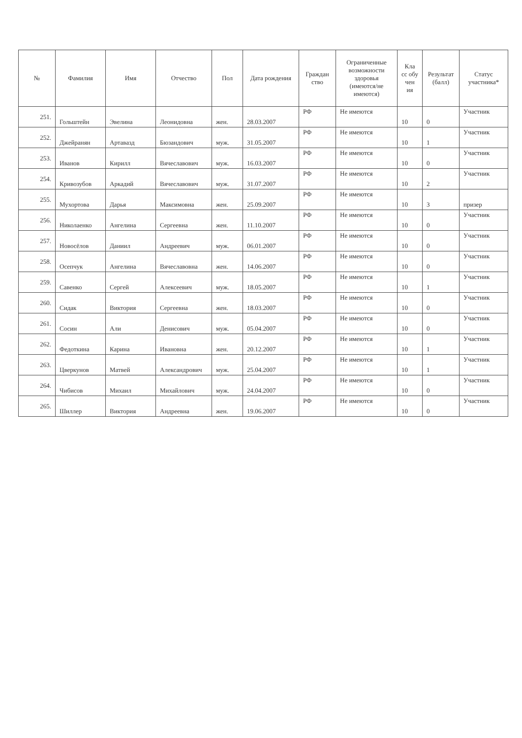| № | Фамилия | Имя | Отчество | Пол | Дата рождения | Граждан ство | Ограниченные возможности здоровья (имеются/не имеются) | Кла сс обу чен ия | Результат (балл) | Статус участника* |
| --- | --- | --- | --- | --- | --- | --- | --- | --- | --- | --- |
| 251. | Гольштейн | Эвелина | Леонидовна | жен. | 28.03.2007 | РФ | Не имеются | 10 | 0 | Участник |
| 252. | Джейранян | Артавазд | Бюзандович | муж. | 31.05.2007 | РФ | Не имеются | 10 | 1 | Участник |
| 253. | Иванов | Кирилл | Вячеславович | муж. | 16.03.2007 | РФ | Не имеются | 10 | 0 | Участник |
| 254. | Кривозубов | Аркадий | Вячеславович | муж. | 31.07.2007 | РФ | Не имеются | 10 | 2 | Участник |
| 255. | Мухортова | Дарья | Максимовна | жен. | 25.09.2007 | РФ | Не имеются | 10 | 3 | призер |
| 256. | Николаенко | Ангелина | Сергеевна | жен. | 11.10.2007 | РФ | Не имеются | 10 | 0 | Участник |
| 257. | Новосёлов | Даниил | Андреевич | муж. | 06.01.2007 | РФ | Не имеются | 10 | 0 | Участник |
| 258. | Осепчук | Ангелина | Вячеславовна | жен. | 14.06.2007 | РФ | Не имеются | 10 | 0 | Участник |
| 259. | Савенко | Сергей | Алексеевич | муж. | 18.05.2007 | РФ | Не имеются | 10 | 1 | Участник |
| 260. | Сидак | Виктория | Сергеевна | жен. | 18.03.2007 | РФ | Не имеются | 10 | 0 | Участник |
| 261. | Сосин | Али | Денисович | муж. | 05.04.2007 | РФ | Не имеются | 10 | 0 | Участник |
| 262. | Федоткина | Карина | Ивановна | жен. | 20.12.2007 | РФ | Не имеются | 10 | 1 | Участник |
| 263. | Цверкунов | Матвей | Александрович | муж. | 25.04.2007 | РФ | Не имеются | 10 | 1 | Участник |
| 264. | Чибисов | Михаил | Михайлович | муж. | 24.04.2007 | РФ | Не имеются | 10 | 0 | Участник |
| 265. | Шиллер | Виктория | Андреевна | жен. | 19.06.2007 | РФ | Не имеются | 10 | 0 | Участник |